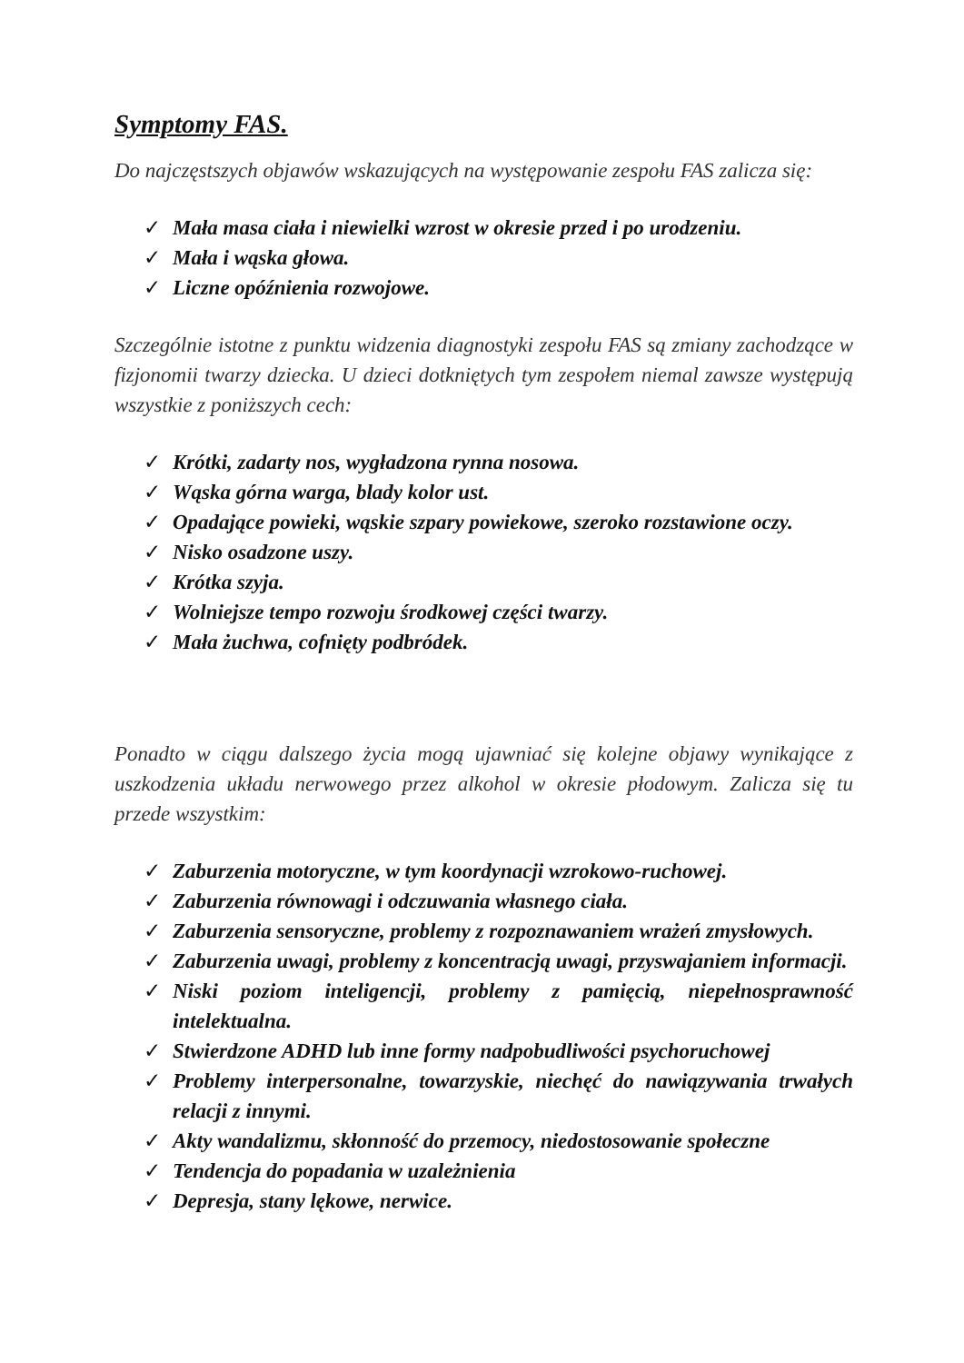Symptomy FAS.
Do najczęstszych objawów wskazujących na występowanie zespołu FAS zalicza się:
✓ Mała masa ciała i niewielki wzrost w okresie przed i po urodzeniu.
✓ Mała i wąska głowa.
✓ Liczne opóźnienia rozwojowe.
Szczególnie istotne z punktu widzenia diagnostyki zespołu FAS są zmiany zachodzące w fizjonomii twarzy dziecka. U dzieci dotkniętych tym zespołem niemal zawsze występują wszystkie z poniższych cech:
✓ Krótki, zadarty nos, wygładzona rynna nosowa.
✓ Wąska górna warga, blady kolor ust.
✓ Opadające powieki, wąskie szpary powiekowe, szeroko rozstawione oczy.
✓ Nisko osadzone uszy.
✓ Krótka szyja.
✓ Wolniejsze tempo rozwoju środkowej części twarzy.
✓ Mała żuchwa, cofnięty podbródek.
Ponadto w ciągu dalszego życia mogą ujawniać się kolejne objawy wynikające z uszkodzenia układu nerwowego przez alkohol w okresie płodowym. Zalicza się tu przede wszystkim:
✓ Zaburzenia motoryczne, w tym koordynacji wzrokowo-ruchowej.
✓ Zaburzenia równowagi i odczuwania własnego ciała.
✓ Zaburzenia sensoryczne, problemy z rozpoznawaniem wrażeń zmysłowych.
✓ Zaburzenia uwagi, problemy z koncentracją uwagi, przyswajaniem informacji.
✓ Niski poziom inteligencji, problemy z pamięcią, niepełnosprawność intelektualna.
✓ Stwierdzone ADHD lub inne formy nadpobudliwości psychoruchowej
✓ Problemy interpersonalne, towarzyskie, niechęć do nawiązywania trwałych relacji z innymi.
✓ Akty wandalizmu, skłonność do przemocy, niedostosowanie społeczne
✓ Tendencja do popadania w uzależnienia
✓ Depresja, stany lękowe, nerwice.